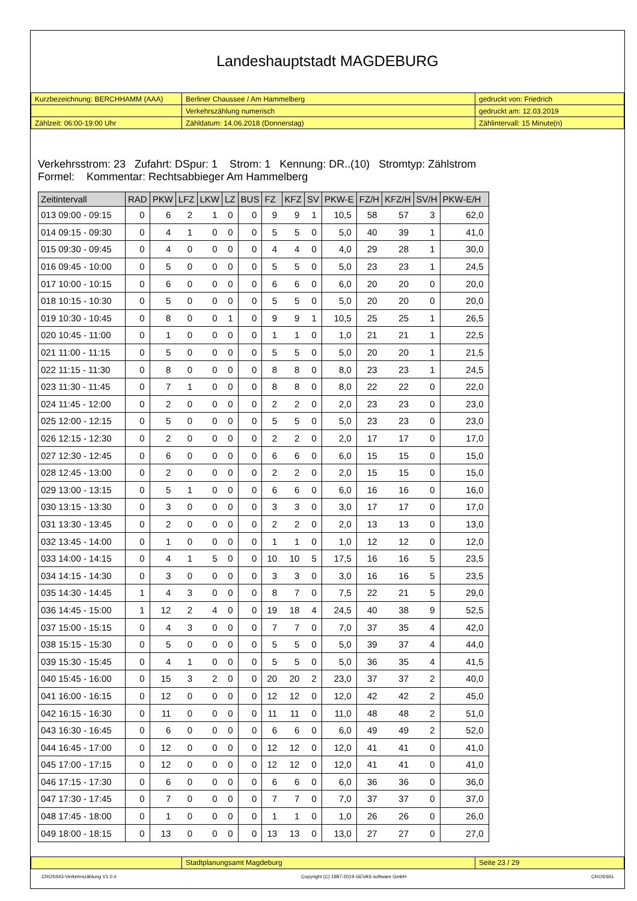Landeshauptstadt MAGDEBURG
| Kurzbezeichnung: BERCHHAMM (AAA) | Berliner Chaussee / Am Hammelberg | gedruckt von: Friedrich |
| | Verkehrszählung numerisch | gedruckt am: 12.03.2019 |
| Zählzeit: 06:00-19:00 Uhr | Zähldatum: 14.06.2018 (Donnerstag) | Zählintervall: 15 Minute(n) |
Verkehrsstrom: 23 Zufahrt: DSpur: 1 Strom: 1 Kennung: DR..(10) Stromtyp: Zählstrom
Formel: Kommentar: Rechtsabbieger Am Hammelberg
| Zeitintervall | RAD | PKW | LFZ | LKW | LZ | BUS | FZ | KFZ | SV | PKW-E | FZ/H | KFZ/H | SV/H | PKW-E/H |
| --- | --- | --- | --- | --- | --- | --- | --- | --- | --- | --- | --- | --- | --- | --- |
| 013 09:00 - 09:15 | 0 | 6 | 2 | 1 | 0 | 0 | 9 | 9 | 1 | 10,5 | 58 | 57 | 3 | 62,0 |
| 014 09:15 - 09:30 | 0 | 4 | 1 | 0 | 0 | 0 | 5 | 5 | 0 | 5,0 | 40 | 39 | 1 | 41,0 |
| 015 09:30 - 09:45 | 0 | 4 | 0 | 0 | 0 | 0 | 4 | 4 | 0 | 4,0 | 29 | 28 | 1 | 30,0 |
| 016 09:45 - 10:00 | 0 | 5 | 0 | 0 | 0 | 0 | 5 | 5 | 0 | 5,0 | 23 | 23 | 1 | 24,5 |
| 017 10:00 - 10:15 | 0 | 6 | 0 | 0 | 0 | 0 | 6 | 6 | 0 | 6,0 | 20 | 20 | 0 | 20,0 |
| 018 10:15 - 10:30 | 0 | 5 | 0 | 0 | 0 | 0 | 5 | 5 | 0 | 5,0 | 20 | 20 | 0 | 20,0 |
| 019 10:30 - 10:45 | 0 | 8 | 0 | 0 | 1 | 0 | 9 | 9 | 1 | 10,5 | 25 | 25 | 1 | 26,5 |
| 020 10:45 - 11:00 | 0 | 1 | 0 | 0 | 0 | 0 | 1 | 1 | 0 | 1,0 | 21 | 21 | 1 | 22,5 |
| 021 11:00 - 11:15 | 0 | 5 | 0 | 0 | 0 | 0 | 5 | 5 | 0 | 5,0 | 20 | 20 | 1 | 21,5 |
| 022 11:15 - 11:30 | 0 | 8 | 0 | 0 | 0 | 0 | 8 | 8 | 0 | 8,0 | 23 | 23 | 1 | 24,5 |
| 023 11:30 - 11:45 | 0 | 7 | 1 | 0 | 0 | 0 | 8 | 8 | 0 | 8,0 | 22 | 22 | 0 | 22,0 |
| 024 11:45 - 12:00 | 0 | 2 | 0 | 0 | 0 | 0 | 2 | 2 | 0 | 2,0 | 23 | 23 | 0 | 23,0 |
| 025 12:00 - 12:15 | 0 | 5 | 0 | 0 | 0 | 0 | 5 | 5 | 0 | 5,0 | 23 | 23 | 0 | 23,0 |
| 026 12:15 - 12:30 | 0 | 2 | 0 | 0 | 0 | 0 | 2 | 2 | 0 | 2,0 | 17 | 17 | 0 | 17,0 |
| 027 12:30 - 12:45 | 0 | 6 | 0 | 0 | 0 | 0 | 6 | 6 | 0 | 6,0 | 15 | 15 | 0 | 15,0 |
| 028 12:45 - 13:00 | 0 | 2 | 0 | 0 | 0 | 0 | 2 | 2 | 0 | 2,0 | 15 | 15 | 0 | 15,0 |
| 029 13:00 - 13:15 | 0 | 5 | 1 | 0 | 0 | 0 | 6 | 6 | 0 | 6,0 | 16 | 16 | 0 | 16,0 |
| 030 13:15 - 13:30 | 0 | 3 | 0 | 0 | 0 | 0 | 3 | 3 | 0 | 3,0 | 17 | 17 | 0 | 17,0 |
| 031 13:30 - 13:45 | 0 | 2 | 0 | 0 | 0 | 0 | 2 | 2 | 0 | 2,0 | 13 | 13 | 0 | 13,0 |
| 032 13:45 - 14:00 | 0 | 1 | 0 | 0 | 0 | 0 | 1 | 1 | 0 | 1,0 | 12 | 12 | 0 | 12,0 |
| 033 14:00 - 14:15 | 0 | 4 | 1 | 5 | 0 | 0 | 10 | 10 | 5 | 17,5 | 16 | 16 | 5 | 23,5 |
| 034 14:15 - 14:30 | 0 | 3 | 0 | 0 | 0 | 0 | 3 | 3 | 0 | 3,0 | 16 | 16 | 5 | 23,5 |
| 035 14:30 - 14:45 | 1 | 4 | 3 | 0 | 0 | 0 | 8 | 7 | 0 | 7,5 | 22 | 21 | 5 | 29,0 |
| 036 14:45 - 15:00 | 1 | 12 | 2 | 4 | 0 | 0 | 19 | 18 | 4 | 24,5 | 40 | 38 | 9 | 52,5 |
| 037 15:00 - 15:15 | 0 | 4 | 3 | 0 | 0 | 0 | 7 | 7 | 0 | 7,0 | 37 | 35 | 4 | 42,0 |
| 038 15:15 - 15:30 | 0 | 5 | 0 | 0 | 0 | 0 | 5 | 5 | 0 | 5,0 | 39 | 37 | 4 | 44,0 |
| 039 15:30 - 15:45 | 0 | 4 | 1 | 0 | 0 | 0 | 5 | 5 | 0 | 5,0 | 36 | 35 | 4 | 41,5 |
| 040 15:45 - 16:00 | 0 | 15 | 3 | 2 | 0 | 0 | 20 | 20 | 2 | 23,0 | 37 | 37 | 2 | 40,0 |
| 041 16:00 - 16:15 | 0 | 12 | 0 | 0 | 0 | 0 | 12 | 12 | 0 | 12,0 | 42 | 42 | 2 | 45,0 |
| 042 16:15 - 16:30 | 0 | 11 | 0 | 0 | 0 | 0 | 11 | 11 | 0 | 11,0 | 48 | 48 | 2 | 51,0 |
| 043 16:30 - 16:45 | 0 | 6 | 0 | 0 | 0 | 0 | 6 | 6 | 0 | 6,0 | 49 | 49 | 2 | 52,0 |
| 044 16:45 - 17:00 | 0 | 12 | 0 | 0 | 0 | 0 | 12 | 12 | 0 | 12,0 | 41 | 41 | 0 | 41,0 |
| 045 17:00 - 17:15 | 0 | 12 | 0 | 0 | 0 | 0 | 12 | 12 | 0 | 12,0 | 41 | 41 | 0 | 41,0 |
| 046 17:15 - 17:30 | 0 | 6 | 0 | 0 | 0 | 0 | 6 | 6 | 0 | 6,0 | 36 | 36 | 0 | 36,0 |
| 047 17:30 - 17:45 | 0 | 7 | 0 | 0 | 0 | 0 | 7 | 7 | 0 | 7,0 | 37 | 37 | 0 | 37,0 |
| 048 17:45 - 18:00 | 0 | 1 | 0 | 0 | 0 | 0 | 1 | 1 | 0 | 1,0 | 26 | 26 | 0 | 26,0 |
| 049 18:00 - 18:15 | 0 | 13 | 0 | 0 | 0 | 0 | 13 | 13 | 0 | 13,0 | 27 | 27 | 0 | 27,0 |
| | Stadtplanungsamt Magdeburg | Seite 23 / 29 |
CROSSIG-Verkehrszählung V1.0.4 Copyright (C) 1987-2019 GEVAS software GmbH CROSSIG